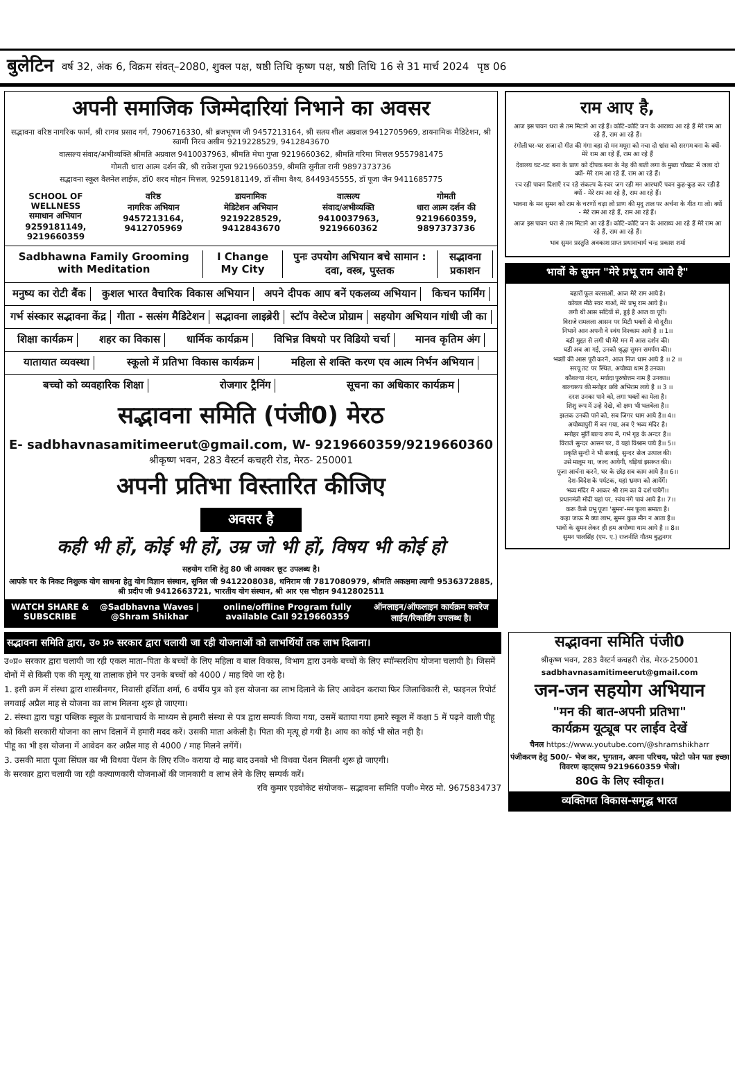बुलेटिन वर्ष 32, अंक 6, विक्रम संवत्–2080, शुक्ल पक्ष, षष्ठी तिथि कृष्ण पक्ष, षष्ठी तिथि 16 से 31 मार्च 2024 पृष्ठ 06
अपनी समाजिक जिम्मेदारियां निभाने का अवसर
सद्भावना वरिष्ठ नागरिक फार्म, श्री रागव प्रसाद गर्ग, 7906716330, श्री ब्रजभूषण जी 9457213164, श्री सतय शील अग्रवाल 9412705969, डायनामिक मैडिटेशन, श्री स्वामी निरव असीम 9219228529, 9412843670
वात्सल्य संवाद/अभीव्यक्ति श्रीमति अग्रवाल 9410037963, श्रीमति मेघा गुप्ता 9219660362, श्रीमति गरिमा मित्तल 9557981475
गोमती धारा आत्म दर्शन की, श्री राकेश गुप्ता 9219660359, श्रीमति सुनीता रानी 9897373736
सद्भावना स्कूल वैलनेल लाईफ, डॉ0 शरद मोहन मित्तल, 9259181149, डॉ सीमा वैश्य, 8449345555, डॉ पूजा जैन 9411685775
SCHOOL OF WELLNESS
समाधान अभियान
9259181149, 9219660359
वरिष्ठ
नागरिक अभियान
9457213164, 9412705969
डायनामिक
मेडिटेशन अभियान
9219228529, 9412843670
वात्सल्य
संवाद/अभीव्यक्ति
9410037963, 9219660362
गोमती
धारा आत्म दर्शन की
9219660359, 9897373736
Sadbhawna Family Grooming with Meditation I Change My City पुनः उपयोग अभियान बचे सामान : दवा, वस्त्र, पुस्तक सद्भावना प्रकाशन
मनुष्य का रोटी बैंक कुशल भारत वैचारिक विकास अभियान अपने दीपक आप बनें एकलव्य अभियान किचन फार्मिंग
गर्भ संस्कार सद्भावना केंद्र गीता - सत्संग मैडिटेशन सद्भावना लाइब्रेरी स्टॉप वेस्टेज प्रोग्राम सहयोग अभियान गांधी जी का
शिक्षा कार्यक्रम शहर का विकास धार्मिक कार्यक्रम विभिन्न विषयो पर विडियो चर्चा मानव कृतिम अंग
यातायात व्यवस्था स्कूलो में प्रतिभा विकास कार्यक्रम महिला से शक्ति करण एव आत्म निर्भन अभियान
बच्चो को व्यवहारिक शिक्षा रोजगार ट्रैनिंग सूचना का अधिकार कार्यक्रम
सद्भावना समिति (पंजी0) मेरठ
E- sadbhavnasamitimeerut@gmail.com, W- 9219660359/9219660360
श्रीकृष्ण भवन, 283 वैस्टर्न कचहरी रोड, मेरठ- 250001
अपनी प्रतिभा विस्तारित कीजिए
अवसर है
कही भी हों, कोई भी हों, उम्र जो भी हों, विषय भी कोई हो
सहयोग राशि हेतु 80 जी आयकर छूट उपलब्ध है।
आपके घर के निकट निशुल्क योग साधना हेतु योग विज्ञान संस्थान, सुनिल जी 9412208038, धनिराम जी 7817080979, श्रीमति अकक्षमा त्यागी 9536372885, श्री प्रदीप जी 9412663721, भारतीय योग संस्थान, श्री आर एस चौहान 9412802511
WATCH SHARE & SUBSCRIBE @Sadbhavna Waves | @Shram Shikhar online/offline Program fully available Call 9219660359 ऑनलाइन/ऑफलाइन कार्यक्रम कवरेज लाईव/रिकार्डिंग उपलब्ध है।
राम आए है,
आज इस पावन धरा से तम मिटाने आ रहे हैं। कोटि-कोटि जन के आराध्य आ रहे हैं मेरे राम आ रहे हैं, राम आ रहे हैं।
रंगोली घर-घर सजा दो गीत की गंगा बहा दो मन मयूरा को नचा दो श्वांस को सरगम बना के क्यों-मेरे राम आ रहे हैं, राम आ रहे हैं
देवालय घट-घट बना के प्राण को दीपक बना के नेह की बाती लगा के मुख्य चौखट में जला दो क्यों- मेरे राम आ रहे हैं, राम आ रहे हैं।
रच रही पावन दिशाएँ रच रहे संकल्प के स्वर जग रही मन आस्थाएँ पवन कुह-कुह कर रही है क्यों - मेरे राम आ रहे है, राम आ रहे हैं।
भावना के मन सुमन को राम के चरणों चढ़ा लो प्राण की मृदु ताल पर अर्चना के गीत गा लो। क्यों - मेरे राम आ रहे हैं, राम आ रहे हैं।
आज इस पावन धरा से तम मिटाने आ रहे हैं। कोटि-कोटि जन के आराध्य आ रहे हैं मेरे राम आ रहे हैं, राम आ रहे हैं।
भाव सुमन प्रस्तुति अवकाश प्राप्त प्रधानाचार्य चन्द्र प्रकाश शर्मा
भावों के सुमन "मेरे प्रभू राम आये है"
बहारों फूल बरसाओं, आज मेरे राम आये है।
कोयल मीठे स्वर गाओं, मेरे प्रभू राम आये है।।
लगी थी आस सदियों से, हुई है आज वा पूरी।
विराजे रामलला आसन पर मिटी भक्तों से वो दूरी।।
निभाने आन अपनी वे स्वंय निश्काम आये है ।। 1।।
बडी मुद्दत से लगी थी मेरे मन में आस दर्शन की।
घडी अब आ गई, उनको श्रृद्धा सुमन समर्पण की।।
भक्तों की आस पूरी करने, आज निज धाम आये है ।। 2 ।।
सरयू तट पर स्थित, अयोध्या धाम है उनका।
कौशल्या नंदन, मर्यादा पुरुषोत्तम नाम है उनका।।
बाल्यरूप की मनोहर छवि अभिराम लाये है ।। 3 ।।
दरश उनका पाने को, लगा भक्तों का मेला है।
शिशु रूप में उन्हे देखे, वो क्षण भी भलबेला है।।
झलक उनकी पाने को, सब जिगर थाम आये है।। 4।।
अयोध्यापुरी में बन गया, अब ऐ भव्य मंदिर है।
मनोहर मूर्ति बाल्य रूप में, गर्भ गृह के अन्दर है।।
विराजे सुन्दर आसन पर, वे यहां विश्राम पाये है।। 5।।
प्रकृति सुन्दी ने भी सजाई, सुन्दर सेज उत्पाल की।
उसे मालूम था, जल्द आयेगी, घड़ियां इसरूत की।।
पूजा आर्चना करने, घर के छोड़ सब काम आये है।। 6।।
देश-विदेश के पर्यटक, यहां भ्रमण को आयेंगें।
भव्य मंदिर मे आकर श्री राम का वे दर्श पायेगें।।
प्रधानमंत्री मोदी यहां पर, स्वंय नंगे पावं आये है।। 7।।
करू कैसे प्रभू पूजा 'सुमन'-मन फूला समाता है।
कहा जाऊ मै क्या लाभ, सुमन कुछ मीन न आता है।।
भावों के सुमन लेकर ही हम अयोध्या धाम आये है ।। 8।।
सुमन पालसिंह (एम. ए.) राजनीति गौतम बुद्धनगर
सद्भावना समिति द्वारा, उ० प्र० सरकार द्वारा चलायी जा रही योजनाओं को लाभर्थियों तक लाभ दिलाना।
उ०प्र० सरकार द्वारा चलायी जा रही एकल माता–पिता के बच्चों के लिए महिला व बाल विकास, विभाग द्वारा उनके बच्चों के लिए स्पॉन्सरशिप योजना चलायी है। जिसमें दोनों में से किसी एक की मृत्यू या तालाक होने पर उनके बच्चों को 4000 / माह दिये जा रहे है।
1. इसी क्रम में संस्था द्वारा शास्त्रीनगर, निवासी हर्शिता शर्मा, 6 वर्षीय पुत्र को इस योजना का लाभ दिलाने के लिए आवेदन कराया फिर जिलाधिकारी से, फाइनल रिपोर्ट लगवाई अप्रैल माह से योजना का लाभ मिलना शुरू हो जाएगा।
2. संस्था द्वारा चड्ढा पब्लिक स्कूल के प्रधानाचार्य के माध्यम से हमारी संस्था से पत्र द्वारा सम्पर्क किया गया, उसमें बताया गया हमारे स्कूल में कक्षा 5 में पढ़ने वाली पीहू को किसी सरकारी योजना का लाभ दिलानें में हमारी मदद करें। उसकी माता अकेली है। पिता की मृत्यू हो गयी है। आय का कोई भी स्रोत नही है।
पीहू का भी इस योजना में आवेदन कर अप्रैल माह से 4000 / माह मिलने लगेंगें।
3. उसकी माता पूजा सिंघल का भी विधवा पेंशन के लिए रजि० कराया दो माह बाद उनको भी विधवा पेंशन मिलनी शुरू हो जाएगी।
के सरकार द्वारा चलायी जा रही कल्याणकारी योजनाओं की जानकारी व लाभ लेने के लिए सम्पर्क करें।
रवि कुमार एडवोकेट संयोजक– सद्भावना समिति पजी० मेरठ मो. 9675834737
सद्भावना समिति पंजी0
श्रीकृष्ण भवन, 283 वैस्टर्न कचहरी रोड, मेरठ-250001
sadbhavnasamitimeerut@gmail.com
जन-जन सहयोग अभियान
"मन की बात-अपनी प्रतिभा"
कार्यक्रम यूट्यूब पर लाईव देखें
चैनल https://www.youtube.com/@shramshikharr
पंजीकरण हेतु 500/- भेज कर, भुगतान, अपना परिचय, फोटो फोन पता इच्छा विवरण व्हाट्सप्प 9219660359 भेजो।
80G के लिए स्वीकृत।
व्यक्तिगत विकास-समृद्ध भारत